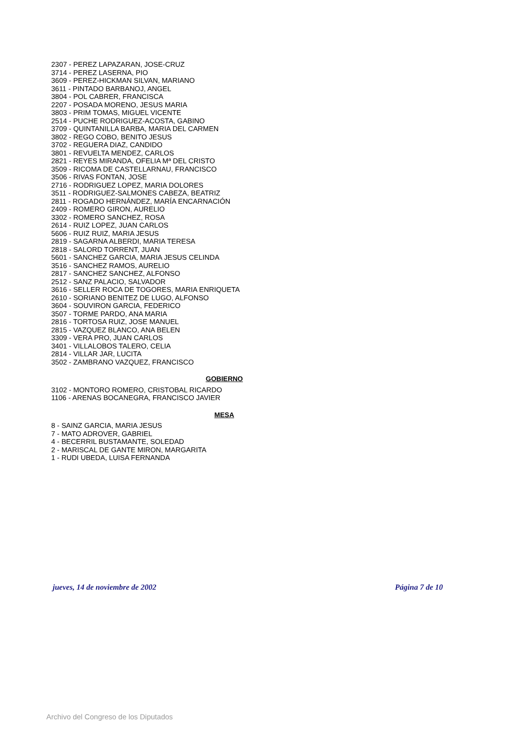2307 - PEREZ LAPAZARAN, JOSE-CRUZ
3714 - PEREZ LASERNA, PIO
3609 - PEREZ-HICKMAN SILVAN, MARIANO
3611 - PINTADO BARBANOJ, ANGEL
3804 - POL CABRER, FRANCISCA
2207 - POSADA MORENO, JESUS MARIA
3803 - PRIM TOMAS, MIGUEL VICENTE
2514 - PUCHE RODRIGUEZ-ACOSTA, GABINO
3709 - QUINTANILLA BARBA, MARIA DEL CARMEN
3802 - REGO COBO, BENITO JESUS
3702 - REGUERA DIAZ, CANDIDO
3801 - REVUELTA MENDEZ, CARLOS
2821 - REYES MIRANDA, OFELIA Mª DEL CRISTO
3509 - RICOMA DE CASTELLARNAU, FRANCISCO
3506 - RIVAS FONTAN, JOSE
2716 - RODRIGUEZ LOPEZ, MARIA DOLORES
3511 - RODRIGUEZ-SALMONES CABEZA, BEATRIZ
2811 - ROGADO HERNÁNDEZ, MARÍA ENCARNACIÓN
2409 - ROMERO GIRON, AURELIO
3302 - ROMERO SANCHEZ, ROSA
2614 - RUIZ LOPEZ, JUAN CARLOS
5606 - RUIZ RUIZ, MARIA JESUS
2819 - SAGARNA ALBERDI, MARIA TERESA
2818 - SALORD TORRENT, JUAN
5601 - SANCHEZ GARCIA, MARIA JESUS CELINDA
3516 - SANCHEZ RAMOS, AURELIO
2817 - SANCHEZ SANCHEZ, ALFONSO
2512 - SANZ PALACIO, SALVADOR
3616 - SELLER ROCA DE TOGORES, MARIA ENRIQUETA
2610 - SORIANO BENITEZ DE LUGO, ALFONSO
3604 - SOUVIRON GARCIA, FEDERICO
3507 - TORME PARDO, ANA MARIA
2816 - TORTOSA RUIZ, JOSE MANUEL
2815 - VAZQUEZ BLANCO, ANA BELEN
3309 - VERA PRO, JUAN CARLOS
3401 - VILLALOBOS TALERO, CELIA
2814 - VILLAR JAR, LUCITA
3502 - ZAMBRANO VAZQUEZ, FRANCISCO
GOBIERNO
3102 - MONTORO ROMERO, CRISTOBAL RICARDO
1106 - ARENAS BOCANEGRA, FRANCISCO JAVIER
MESA
8 - SAINZ GARCIA, MARIA JESUS
7 - MATO ADROVER, GABRIEL
4 - BECERRIL BUSTAMANTE, SOLEDAD
2 - MARISCAL DE GANTE MIRON, MARGARITA
1 - RUDI UBEDA, LUISA FERNANDA
jueves, 14 de noviembre de 2002 Página 7 de 10
Archivo del Congreso de los Diputados